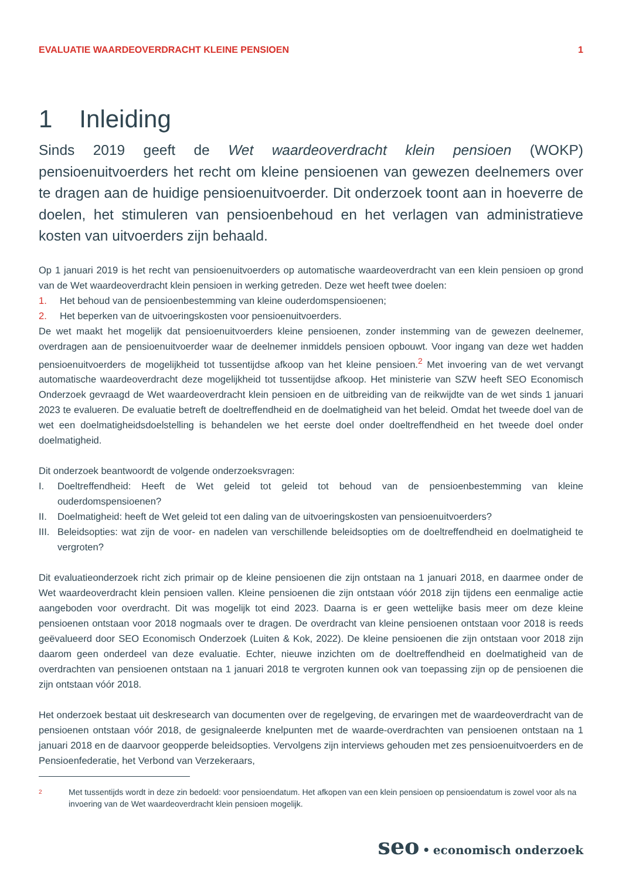EVALUATIE WAARDEOVERDRACHT KLEINE PENSIOEN 1
1 Inleiding
Sinds 2019 geeft de Wet waardeoverdracht klein pensioen (WOKP) pensioenuitvoerders het recht om kleine pensioenen van gewezen deelnemers over te dragen aan de huidige pensioenuitvoerder. Dit onderzoek toont aan in hoeverre de doelen, het stimuleren van pensioenbehoud en het verlagen van administratieve kosten van uitvoerders zijn behaald.
Op 1 januari 2019 is het recht van pensioenuitvoerders op automatische waardeoverdracht van een klein pensioen op grond van de Wet waardeoverdracht klein pensioen in werking getreden. Deze wet heeft twee doelen:
1. Het behoud van de pensioenbestemming van kleine ouderdomspensioenen;
2. Het beperken van de uitvoeringskosten voor pensioenuitvoerders.
De wet maakt het mogelijk dat pensioenuitvoerders kleine pensioenen, zonder instemming van de gewezen deelnemer, overdragen aan de pensioenuitvoerder waar de deelnemer inmiddels pensioen opbouwt. Voor ingang van deze wet hadden pensioenuitvoerders de mogelijkheid tot tussentijdse afkoop van het kleine pensioen.<sup>2</sup> Met invoering van de wet vervangt automatische waardeoverdracht deze mogelijkheid tot tussentijdse afkoop. Het ministerie van SZW heeft SEO Economisch Onderzoek gevraagd de Wet waardeoverdracht klein pensioen en de uitbreiding van de reikwijdte van de wet sinds 1 januari 2023 te evalueren. De evaluatie betreft de doeltreffendheid en de doelmatigheid van het beleid. Omdat het tweede doel van de wet een doelmatigheidsdoelstelling is behandelen we het eerste doel onder doeltreffendheid en het tweede doel onder doelmatigheid.
Dit onderzoek beantwoordt de volgende onderzoeksvragen:
I. Doeltreffendheid: Heeft de Wet geleid tot geleid tot behoud van de pensioenbestemming van kleine ouderdomspensioenen?
II. Doelmatigheid: heeft de Wet geleid tot een daling van de uitvoeringskosten van pensioenuitvoerders?
III. Beleidsopties: wat zijn de voor- en nadelen van verschillende beleidsopties om de doeltreffendheid en doelmatigheid te vergroten?
Dit evaluatieonderzoek richt zich primair op de kleine pensioenen die zijn ontstaan na 1 januari 2018, en daarmee onder de Wet waardeoverdracht klein pensioen vallen. Kleine pensioenen die zijn ontstaan vóór 2018 zijn tijdens een eenmalige actie aangeboden voor overdracht. Dit was mogelijk tot eind 2023. Daarna is er geen wettelijke basis meer om deze kleine pensioenen ontstaan voor 2018 nogmaals over te dragen. De overdracht van kleine pensioenen ontstaan voor 2018 is reeds geëvalueerd door SEO Economisch Onderzoek (Luiten & Kok, 2022). De kleine pensioenen die zijn ontstaan voor 2018 zijn daarom geen onderdeel van deze evaluatie. Echter, nieuwe inzichten om de doeltreffendheid en doelmatigheid van de overdrachten van pensioenen ontstaan na 1 januari 2018 te vergroten kunnen ook van toepassing zijn op de pensioenen die zijn ontstaan vóór 2018.
Het onderzoek bestaat uit deskresearch van documenten over de regelgeving, de ervaringen met de waardeoverdracht van de pensioenen ontstaan vóór 2018, de gesignaleerde knelpunten met de waarde-overdrachten van pensioenen ontstaan na 1 januari 2018 en de daarvoor geopperde beleidsopties. Vervolgens zijn interviews gehouden met zes pensioenuitvoerders en de Pensioenfederatie, het Verbond van Verzekeraars,
2 Met tussentijds wordt in deze zin bedoeld: voor pensioendatum. Het afkopen van een klein pensioen op pensioendatum is zowel voor als na invoering van de Wet waardeoverdracht klein pensioen mogelijk.
seo • economisch onderzoek